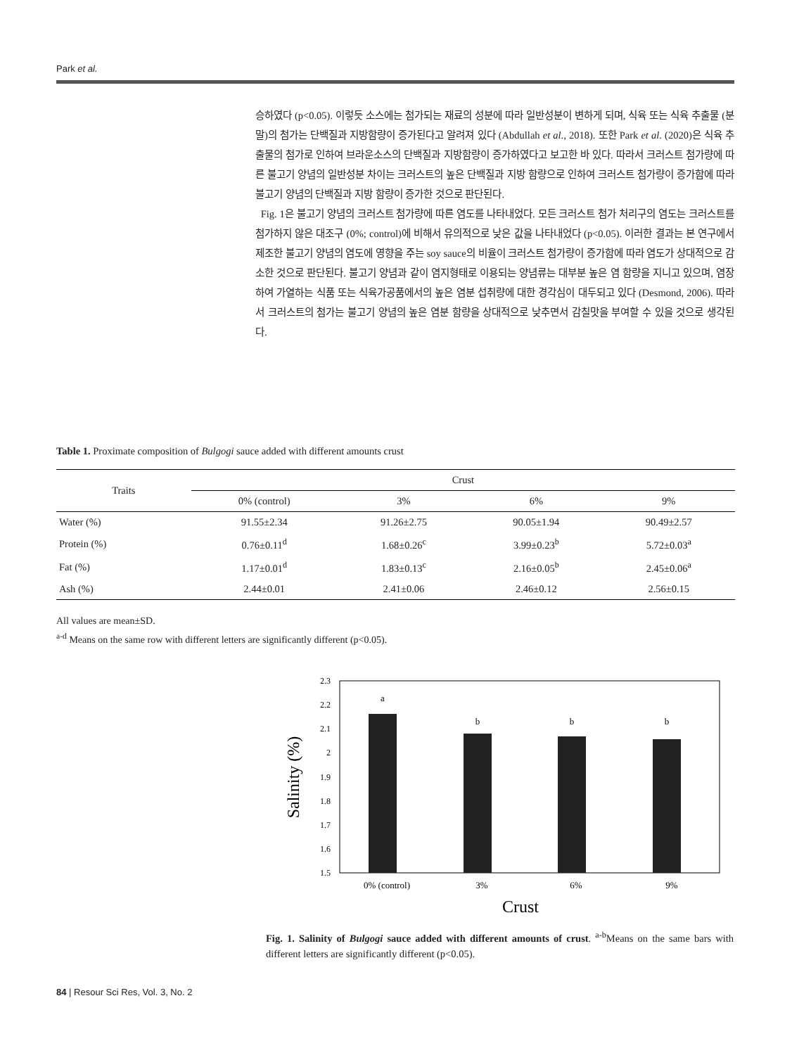Park et al.
승하였다 (p<0.05). 이렇듯 소스에는 첨가되는 재료의 성분에 따라 일반성분이 변하게 되며, 식육 또는 식육 추출물 (분말)의 첨가는 단백질과 지방함량이 증가된다고 알려져 있다 (Abdullah et al., 2018). 또한 Park et al. (2020)은 식육 추출물의 첨가로 인하여 브라운소스의 단백질과 지방함량이 증가하였다고 보고한 바 있다. 따라서 크러스트 첨가량에 따른 불고기 양념의 일반성분 차이는 크러스트의 높은 단백질과 지방 함량으로 인하여 크러스트 첨가량이 증가함에 따라 불고기 양념의 단백질과 지방 함량이 증가한 것으로 판단된다.
Fig. 1은 불고기 양념의 크러스트 첨가량에 따른 염도를 나타내었다. 모든 크러스트 첨가 처리구의 염도는 크러스트를 첨가하지 않은 대조구 (0%; control)에 비해서 유의적으로 낮은 값을 나타내었다 (p<0.05). 이러한 결과는 본 연구에서 제조한 불고기 양념의 염도에 영향을 주는 soy sauce의 비율이 크러스트 첨가량이 증가함에 따라 염도가 상대적으로 감소한 것으로 판단된다. 불고기 양념과 같이 염지형태로 이용되는 양념류는 대부분 높은 염 함량을 지니고 있으며, 염장하여 가열하는 식품 또는 식육가공품에서의 높은 염분 섭취량에 대한 경각심이 대두되고 있다 (Desmond, 2006). 따라서 크러스트의 첨가는 불고기 양념의 높은 염분 함량을 상대적으로 낮추면서 감칠맛을 부여할 수 있을 것으로 생각된다.
Table 1. Proximate composition of Bulgogi sauce added with different amounts crust
| Traits | Crust | | | |
| --- | --- | --- | --- | --- |
| | 0% (control) | 3% | 6% | 9% |
| Water (%) | 91.55±2.34 | 91.26±2.75 | 90.05±1.94 | 90.49±2.57 |
| Protein (%) | 0.76±0.11<sup>d</sup> | 1.68±0.26<sup>c</sup> | 3.99±0.23<sup>b</sup> | 5.72±0.03<sup>a</sup> |
| Fat (%) | 1.17±0.01<sup>d</sup> | 1.83±0.13<sup>c</sup> | 2.16±0.05<sup>b</sup> | 2.45±0.06<sup>a</sup> |
| Ash (%) | 2.44±0.01 | 2.41±0.06 | 2.46±0.12 | 2.56±0.15 |
All values are mean±SD.
<sup>a-d</sup> Means on the same row with different letters are significantly different (p<0.05).
2.3
2.2
2.1
2
1.9
1.8
1.7
1.6
1.5
Salinity (%)
a
b
b
b
0% (control)
3%
6%
9%
Crust
Fig. 1. Salinity of Bulgogi sauce added with different amounts of crust. <sup>a-b</sup>Means on the same bars with different letters are significantly different (p<0.05).
84 | Resour Sci Res, Vol. 3, No. 2